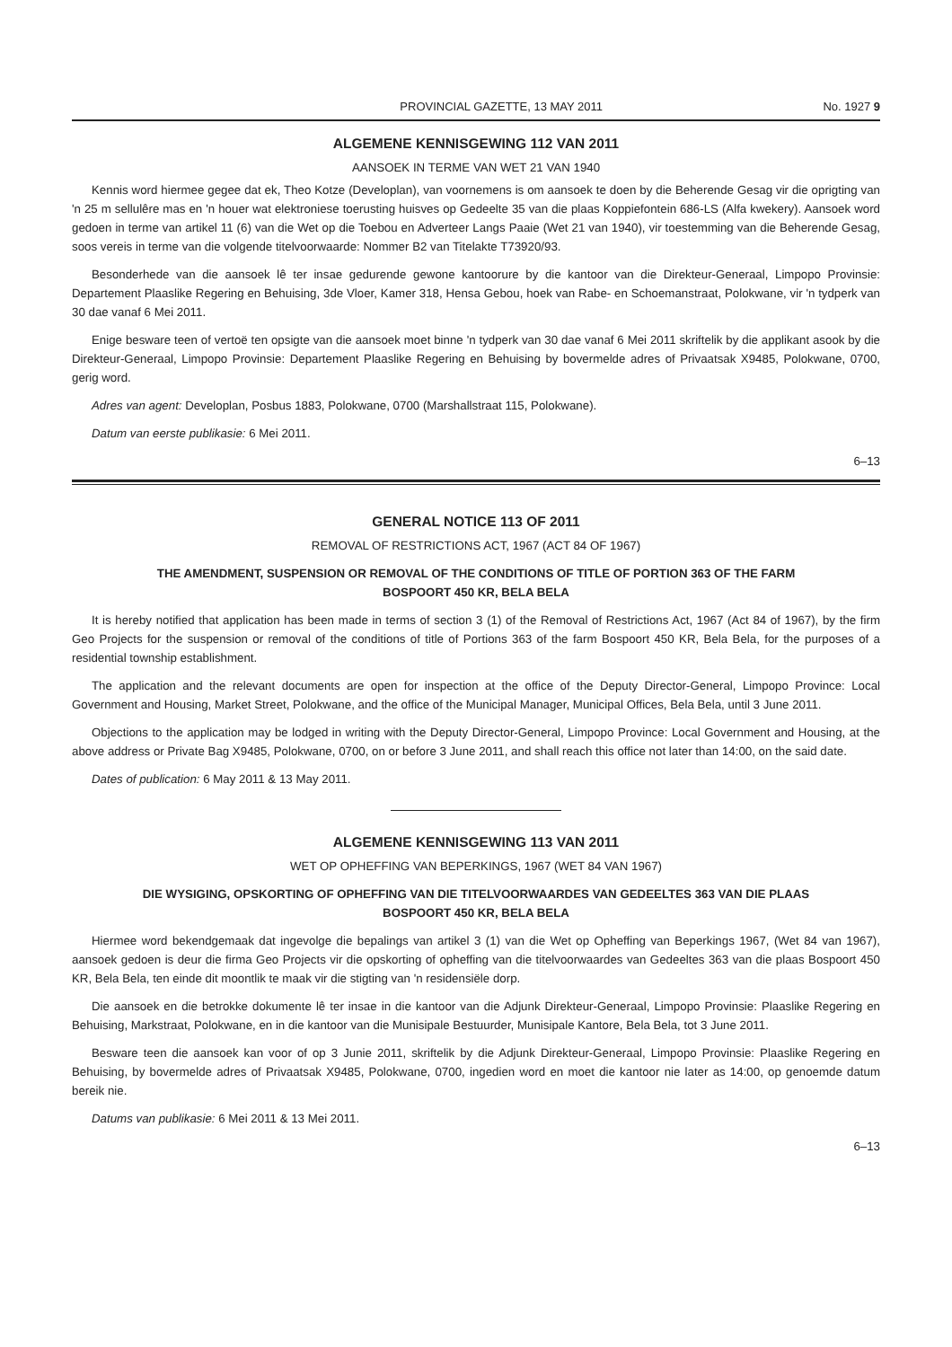PROVINCIAL GAZETTE, 13 MAY 2011 No. 1927 9
ALGEMENE KENNISGEWING 112 VAN 2011
AANSOEK IN TERME VAN WET 21 VAN 1940
Kennis word hiermee gegee dat ek, Theo Kotze (Developlan), van voornemens is om aansoek te doen by die Beherende Gesag vir die oprigting van 'n 25 m sellulêre mas en 'n houer wat elektroniese toerusting huisves op Gedeelte 35 van die plaas Koppiefontein 686-LS (Alfa kwekery). Aansoek word gedoen in terme van artikel 11 (6) van die Wet op die Toebou en Adverteer Langs Paaie (Wet 21 van 1940), vir toestemming van die Beherende Gesag, soos vereis in terme van die volgende titelvoorwaarde: Nommer B2 van Titelakte T73920/93.
Besonderhede van die aansoek lê ter insae gedurende gewone kantoorure by die kantoor van die Direkteur-Generaal, Limpopo Provinsie: Departement Plaaslike Regering en Behuising, 3de Vloer, Kamer 318, Hensa Gebou, hoek van Rabe- en Schoemanstraat, Polokwane, vir 'n tydperk van 30 dae vanaf 6 Mei 2011.
Enige besware teen of vertoë ten opsigte van die aansoek moet binne 'n tydperk van 30 dae vanaf 6 Mei 2011 skriftelik by die applikant asook by die Direkteur-Generaal, Limpopo Provinsie: Departement Plaaslike Regering en Behuising by bovermelde adres of Privaatsak X9485, Polokwane, 0700, gerig word.
Adres van agent: Developlan, Posbus 1883, Polokwane, 0700 (Marshallstraat 115, Polokwane).
Datum van eerste publikasie: 6 Mei 2011.
6–13
GENERAL NOTICE 113 OF 2011
REMOVAL OF RESTRICTIONS ACT, 1967 (ACT 84 OF 1967)
THE AMENDMENT, SUSPENSION OR REMOVAL OF THE CONDITIONS OF TITLE OF PORTION 363 OF THE FARM BOSPOORT 450 KR, BELA BELA
It is hereby notified that application has been made in terms of section 3 (1) of the Removal of Restrictions Act, 1967 (Act 84 of 1967), by the firm Geo Projects for the suspension or removal of the conditions of title of Portions 363 of the farm Bospoort 450 KR, Bela Bela, for the purposes of a residential township establishment.
The application and the relevant documents are open for inspection at the office of the Deputy Director-General, Limpopo Province: Local Government and Housing, Market Street, Polokwane, and the office of the Municipal Manager, Municipal Offices, Bela Bela, until 3 June 2011.
Objections to the application may be lodged in writing with the Deputy Director-General, Limpopo Province: Local Government and Housing, at the above address or Private Bag X9485, Polokwane, 0700, on or before 3 June 2011, and shall reach this office not later than 14:00, on the said date.
Dates of publication: 6 May 2011 & 13 May 2011.
ALGEMENE KENNISGEWING 113 VAN 2011
WET OP OPHEFFING VAN BEPERKINGS, 1967 (WET 84 VAN 1967)
DIE WYSIGING, OPSKORTING OF OPHEFFING VAN DIE TITELVOORWAARDES VAN GEDEELTES 363 VAN DIE PLAAS BOSPOORT 450 KR, BELA BELA
Hiermee word bekendgemaak dat ingevolge die bepalings van artikel 3 (1) van die Wet op Opheffing van Beperkings 1967, (Wet 84 van 1967), aansoek gedoen is deur die firma Geo Projects vir die opskorting of opheffing van die titelvoorwaardes van Gedeeltes 363 van die plaas Bospoort 450 KR, Bela Bela, ten einde dit moontlik te maak vir die stigting van 'n residensiële dorp.
Die aansoek en die betrokke dokumente lê ter insae in die kantoor van die Adjunk Direkteur-Generaal, Limpopo Provinsie: Plaaslike Regering en Behuising, Markstraat, Polokwane, en in die kantoor van die Munisipale Bestuurder, Munisipale Kantore, Bela Bela, tot 3 June 2011.
Besware teen die aansoek kan voor of op 3 Junie 2011, skriftelik by die Adjunk Direkteur-Generaal, Limpopo Provinsie: Plaaslike Regering en Behuising, by bovermelde adres of Privaatsak X9485, Polokwane, 0700, ingedien word en moet die kantoor nie later as 14:00, op genoemde datum bereik nie.
Datums van publikasie: 6 Mei 2011 & 13 Mei 2011.
6–13